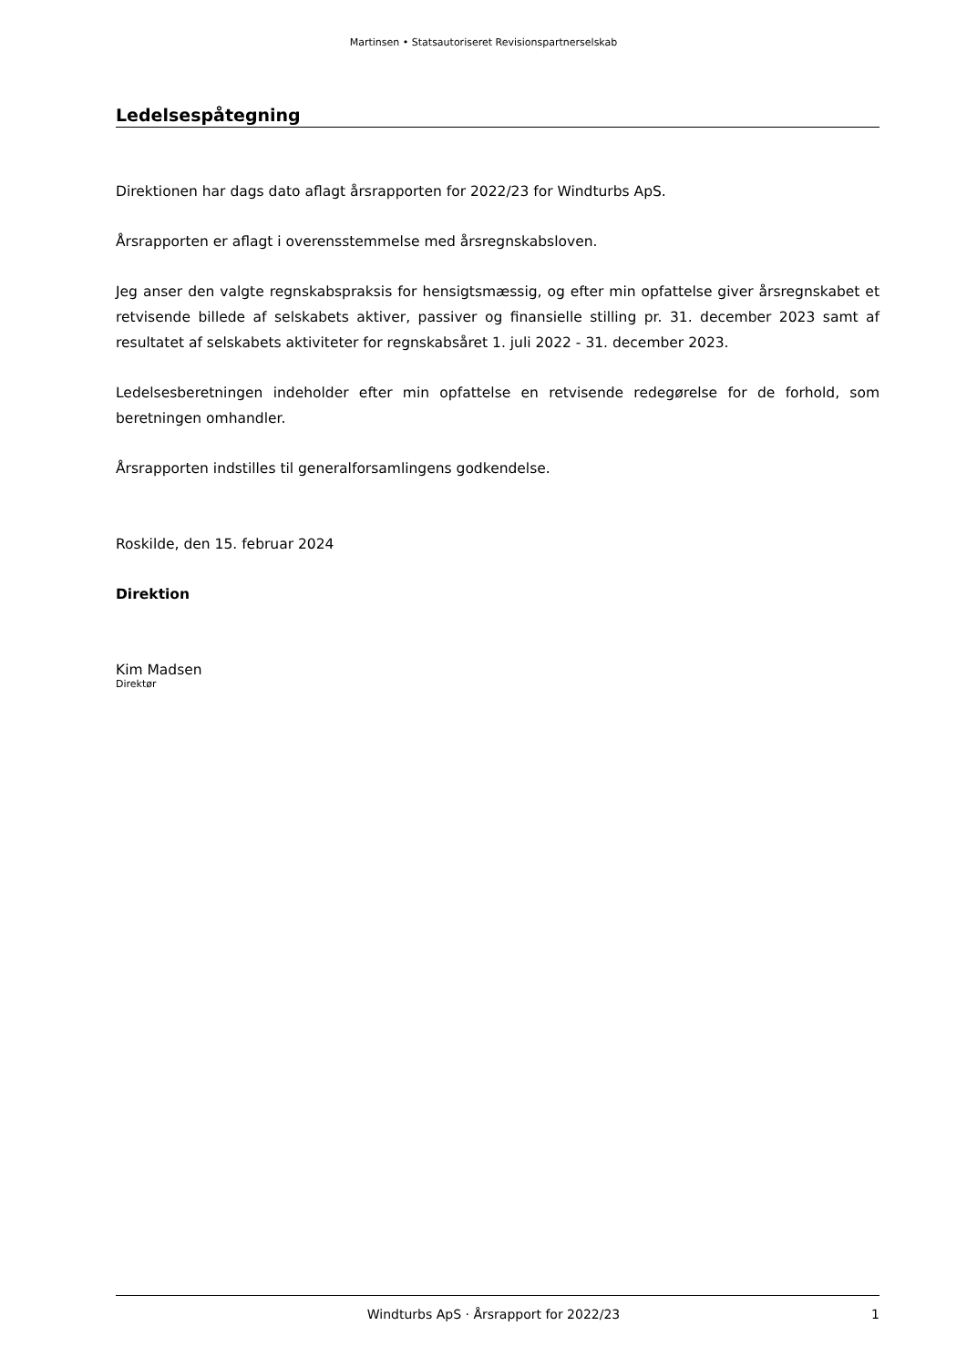Martinsen • Statsautoriseret Revisionspartnerselskab
Ledelsespåtegning
Direktionen har dags dato aflagt årsrapporten for 2022/23 for Windturbs ApS.
Årsrapporten er aflagt i overensstemmelse med årsregnskabsloven.
Jeg anser den valgte regnskabspraksis for hensigtsmæssig, og efter min opfattelse giver årsregnskabet et retvisende billede af selskabets aktiver, passiver og finansielle stilling pr. 31. december 2023 samt af resultatet af selskabets aktiviteter for regnskabsåret 1. juli 2022 - 31. december 2023.
Ledelsesberetningen indeholder efter min opfattelse en retvisende redegørelse for de forhold, som beretningen omhandler.
Årsrapporten indstilles til generalforsamlingens godkendelse.
Roskilde, den 15. februar 2024
Direktion
Kim Madsen
Direktør
Windturbs ApS · Årsrapport for 2022/23 1